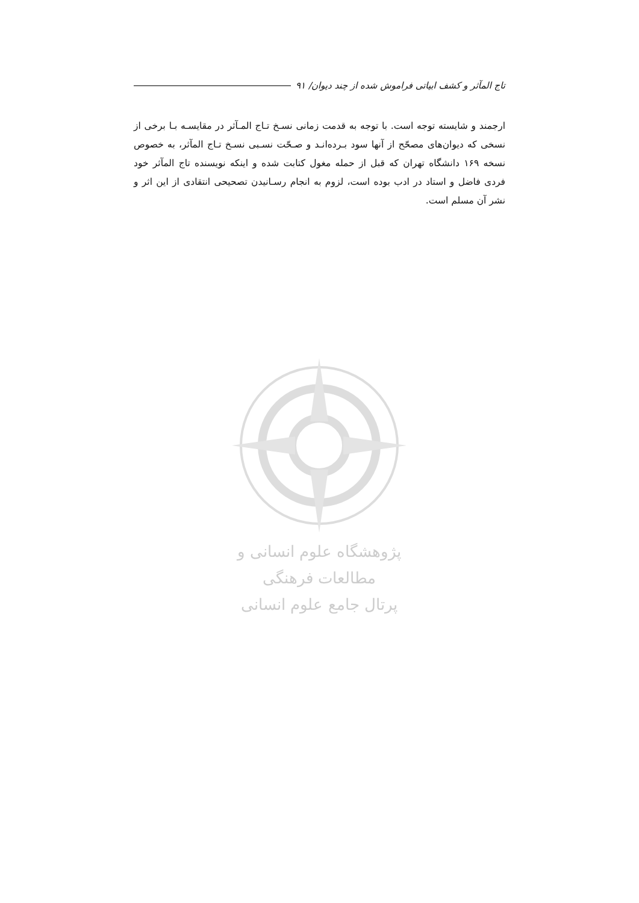تاج المآثر و کشف ابیاتی فراموش شده از چند دیوان/ ۹۱
ارجمند و شایسته توجه است. با توجه به قدمت زمانی نسـخ تـاج المـآثر در مقایسـه بـا برخی از نسخی که دیوان‌های مصحّح از آنها سود بـرده‌انـد و صـحّت نسـبی نسـخ تـاج المآثر، به خصوص نسخه ۱۶۹ دانشگاه تهران که قبل از حمله مغول کتابت شده و اینکه نویسنده تاج المآثر خود فردی فاضل و استاد در ادب بوده است، لزوم به انجام رسـانیدن تصحیحی انتقادی از این اثر و نشر آن مسلم است.
پژوهشگاه علوم انسانی و مطالعات فرهنگی
پرتال جامع علوم انسانی